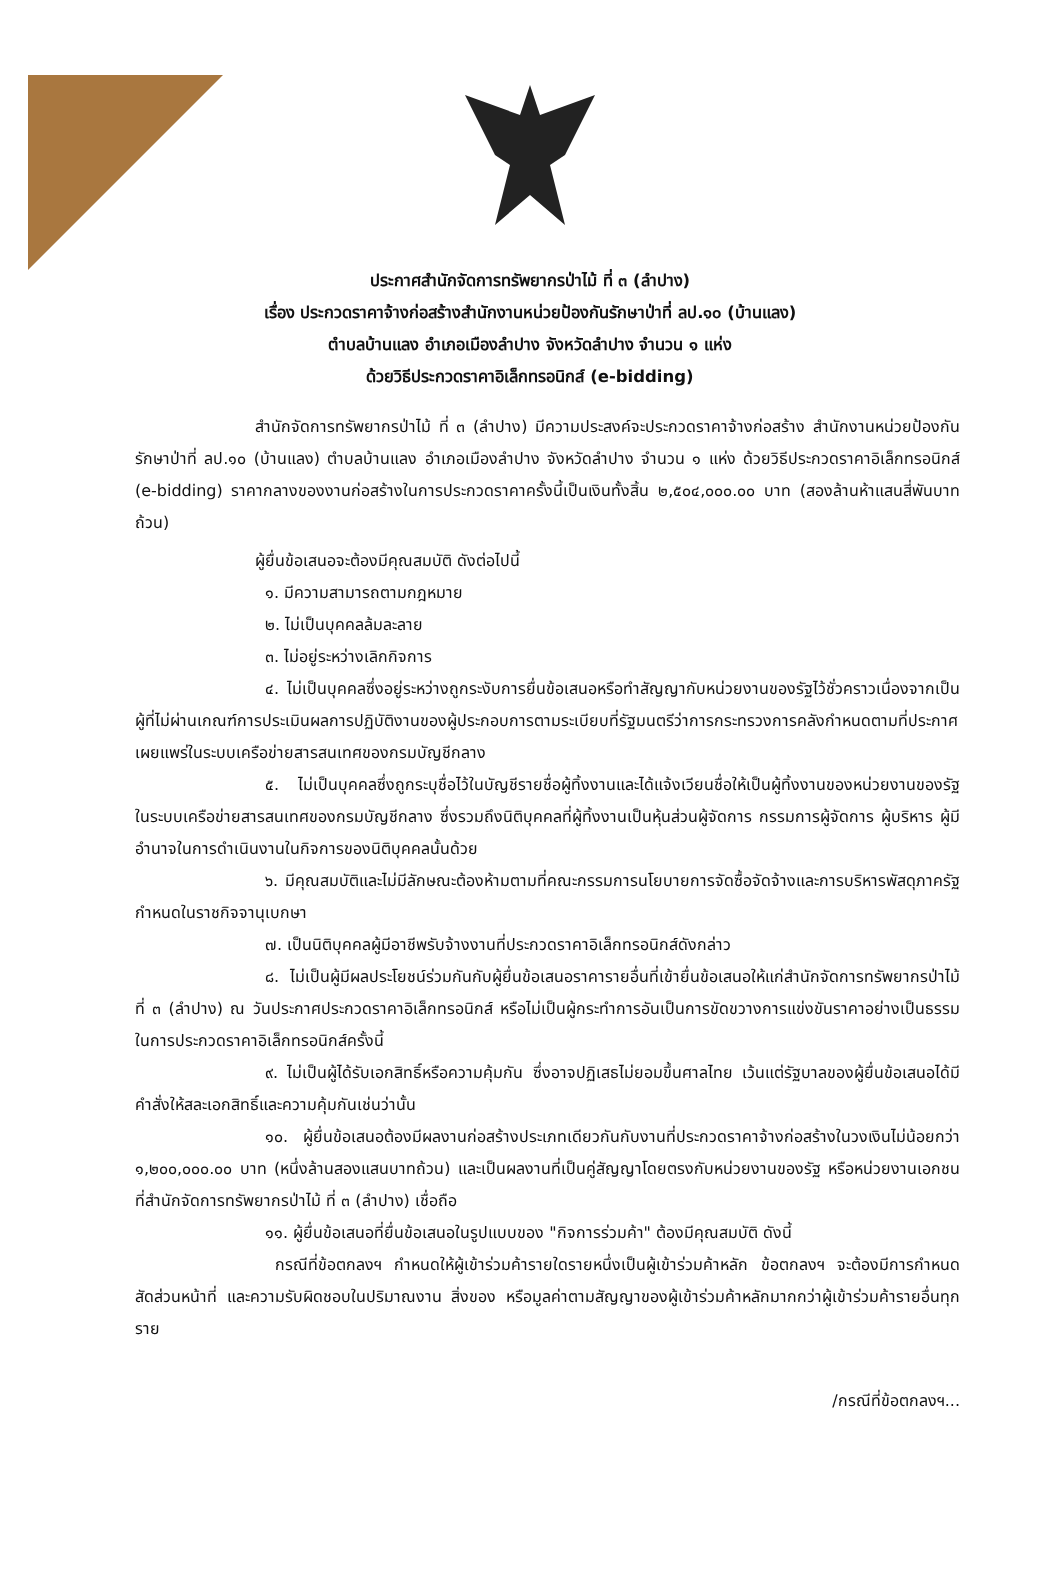ประกาศสำนักจัดการทรัพยากรป่าไม้ ที่ ๓ (ลำปาง)
เรื่อง ประกวดราคาจ้างก่อสร้างสำนักงานหน่วยป้องกันรักษาป่าที่ ลป.๑๐ (บ้านแลง)
ตำบลบ้านแลง อำเภอเมืองลำปาง จังหวัดลำปาง จำนวน ๑ แห่ง
ด้วยวิธีประกวดราคาอิเล็กทรอนิกส์ (e-bidding)
สำนักจัดการทรัพยากรป่าไม้ ที่ ๓ (ลำปาง) มีความประสงค์จะประกวดราคาจ้างก่อสร้าง สำนักงานหน่วยป้องกันรักษาป่าที่ ลป.๑๐ (บ้านแลง) ตำบลบ้านแลง อำเภอเมืองลำปาง จังหวัดลำปาง จำนวน ๑ แห่ง ด้วยวิธีประกวดราคาอิเล็กทรอนิกส์ (e-bidding) ราคากลางของงานก่อสร้างในการประกวดราคาครั้งนี้เป็นเงินทั้งสิ้น ๒,๕๐๔,๐๐๐.๐๐ บาท (สองล้านห้าแสนสี่พันบาทถ้วน)
ผู้ยื่นข้อเสนอจะต้องมีคุณสมบัติ ดังต่อไปนี้
๑. มีความสามารถตามกฎหมาย
๒. ไม่เป็นบุคคลล้มละลาย
๓. ไม่อยู่ระหว่างเลิกกิจการ
๔. ไม่เป็นบุคคลซึ่งอยู่ระหว่างถูกระงับการยื่นข้อเสนอหรือทำสัญญากับหน่วยงานของรัฐไว้ชั่วคราวเนื่องจากเป็นผู้ที่ไม่ผ่านเกณฑ์การประเมินผลการปฏิบัติงานของผู้ประกอบการตามระเบียบที่รัฐมนตรีว่าการกระทรวงการคลังกำหนดตามที่ประกาศเผยแพร่ในระบบเครือข่ายสารสนเทศของกรมบัญชีกลาง
๕. ไม่เป็นบุคคลซึ่งถูกระบุชื่อไว้ในบัญชีรายชื่อผู้ทิ้งงานและได้แจ้งเวียนชื่อให้เป็นผู้ทิ้งงานของหน่วยงานของรัฐในระบบเครือข่ายสารสนเทศของกรมบัญชีกลาง ซึ่งรวมถึงนิติบุคคลที่ผู้ทิ้งงานเป็นหุ้นส่วนผู้จัดการ กรรมการผู้จัดการ ผู้บริหาร ผู้มีอำนาจในการดำเนินงานในกิจการของนิติบุคคลนั้นด้วย
๖. มีคุณสมบัติและไม่มีลักษณะต้องห้ามตามที่คณะกรรมการนโยบายการจัดซื้อจัดจ้างและการบริหารพัสดุภาครัฐกำหนดในราชกิจจานุเบกษา
๗. เป็นนิติบุคคลผู้มีอาชีพรับจ้างงานที่ประกวดราคาอิเล็กทรอนิกส์ดังกล่าว
๘. ไม่เป็นผู้มีผลประโยชน์ร่วมกันกับผู้ยื่นข้อเสนอราคารายอื่นที่เข้ายื่นข้อเสนอให้แก่สำนักจัดการทรัพยากรป่าไม้ ที่ ๓ (ลำปาง) ณ วันประกาศประกวดราคาอิเล็กทรอนิกส์ หรือไม่เป็นผู้กระทำการอันเป็นการขัดขวางการแข่งขันราคาอย่างเป็นธรรม ในการประกวดราคาอิเล็กทรอนิกส์ครั้งนี้
๙. ไม่เป็นผู้ได้รับเอกสิทธิ์หรือความคุ้มกัน ซึ่งอาจปฏิเสธไม่ยอมขึ้นศาลไทย เว้นแต่รัฐบาลของผู้ยื่นข้อเสนอได้มีคำสั่งให้สละเอกสิทธิ์และความคุ้มกันเช่นว่านั้น
๑๐. ผู้ยื่นข้อเสนอต้องมีผลงานก่อสร้างประเภทเดียวกันกับงานที่ประกวดราคาจ้างก่อสร้างในวงเงินไม่น้อยกว่า ๑,๒๐๐,๐๐๐.๐๐ บาท (หนึ่งล้านสองแสนบาทถ้วน) และเป็นผลงานที่เป็นคู่สัญญาโดยตรงกับหน่วยงานของรัฐ หรือหน่วยงานเอกชนที่สำนักจัดการทรัพยากรป่าไม้ ที่ ๓ (ลำปาง) เชื่อถือ
๑๑. ผู้ยื่นข้อเสนอที่ยื่นข้อเสนอในรูปแบบของ "กิจการร่วมค้า" ต้องมีคุณสมบัติ ดังนี้
กรณีที่ข้อตกลงฯ กำหนดให้ผู้เข้าร่วมค้ารายใดรายหนึ่งเป็นผู้เข้าร่วมค้าหลัก ข้อตกลงฯ จะต้องมีการกำหนดสัดส่วนหน้าที่ และความรับผิดชอบในปริมาณงาน สิ่งของ หรือมูลค่าตามสัญญาของผู้เข้าร่วมค้าหลักมากกว่าผู้เข้าร่วมค้ารายอื่นทุกราย
/กรณีที่ข้อตกลงฯ...